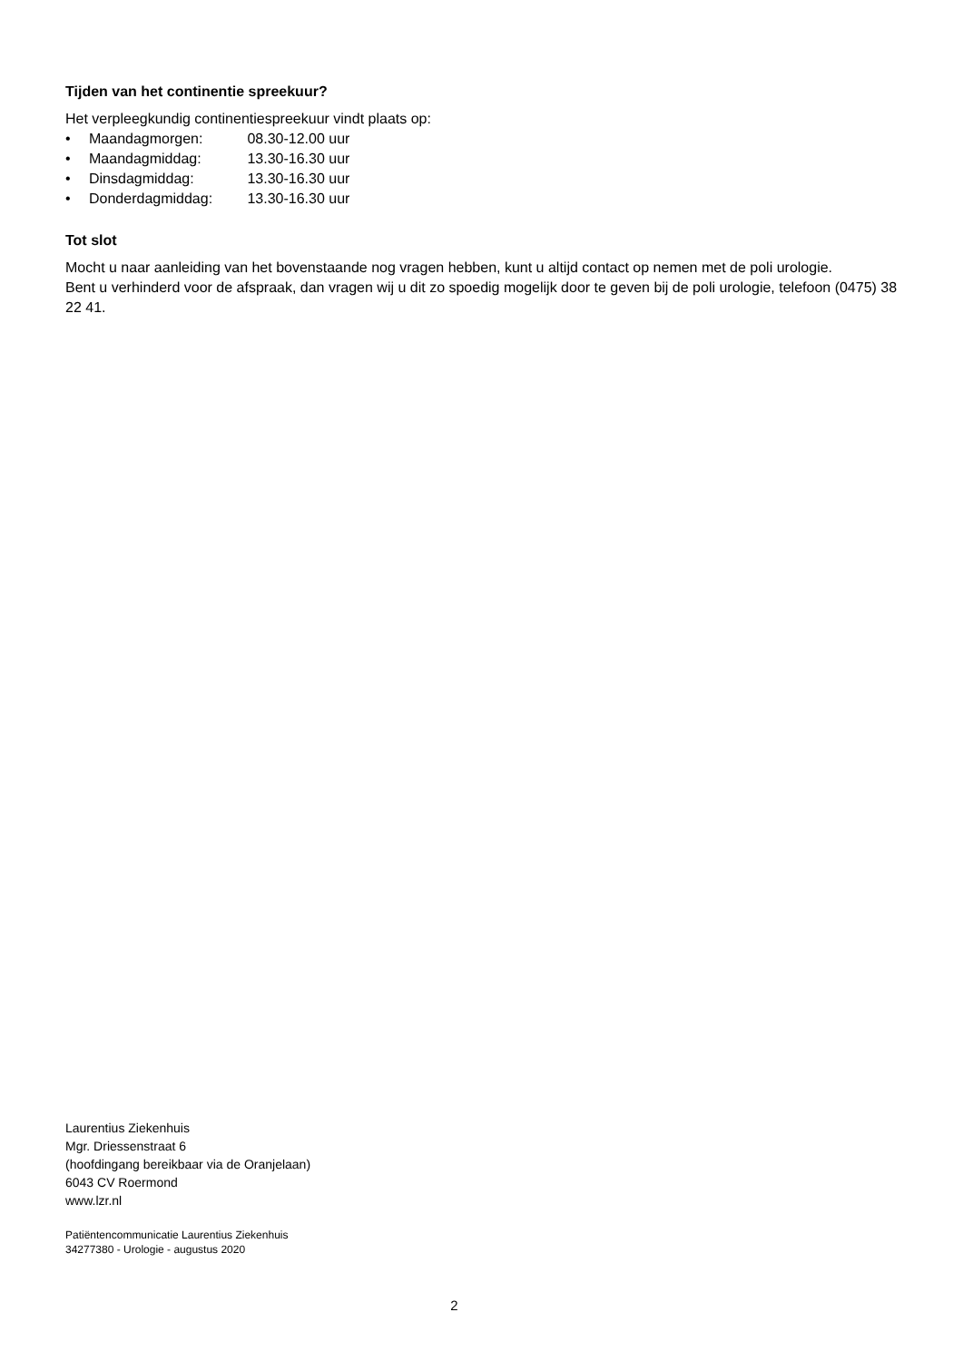Tijden van het continentie spreekuur?
Het verpleegkundig continentiespreekuur vindt plaats op:
• Maandagmorgen: 08.30-12.00 uur
• Maandagmiddag: 13.30-16.30 uur
• Dinsdagmiddag: 13.30-16.30 uur
• Donderdagmiddag: 13.30-16.30 uur
Tot slot
Mocht u naar aanleiding van het bovenstaande nog vragen hebben, kunt u altijd contact op nemen met de poli urologie.
Bent u verhinderd voor de afspraak, dan vragen wij u dit zo spoedig mogelijk door te geven bij de poli urologie, telefoon (0475) 38 22 41.
Laurentius Ziekenhuis
Mgr. Driessenstraat 6
(hoofdingang bereikbaar via de Oranjelaan)
6043 CV Roermond
www.lzr.nl
Patiëntencommunicatie Laurentius Ziekenhuis
34277380 - Urologie - augustus 2020
2